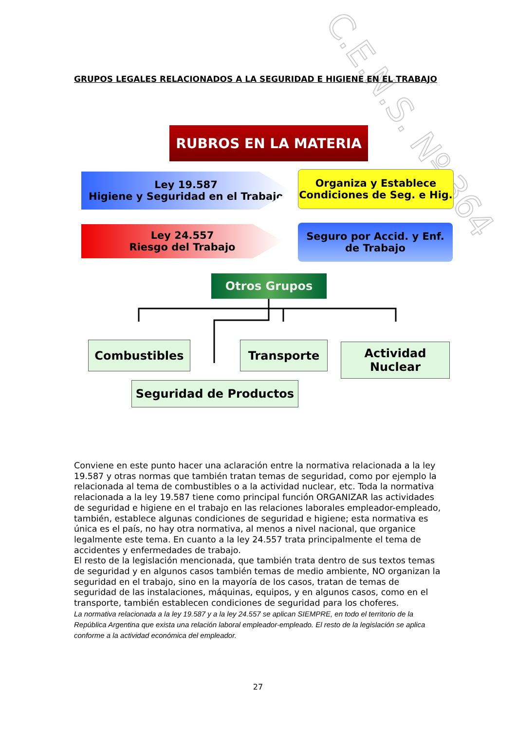C.E.N.S. Nº 364
GRUPOS LEGALES RELACIONADOS A LA SEGURIDAD E HIGIENE EN EL TRABAJO
RUBROS EN LA MATERIA
Ley 19.587
Higiene y Seguridad en el Trabajo
Organiza y Establece
Condiciones de Seg. e Hig.
Ley 24.557
Riesgo del Trabajo
Seguro por Accid. y Enf.
de Trabajo
Otros Grupos
Combustibles Transporte
Actividad
Nuclear
Seguridad de Productos
Conviene en este punto hacer una aclaración entre la normativa relacionada a la ley 19.587 y otras normas que también tratan temas de seguridad, como por ejemplo la relacionada al tema de combustibles o a la actividad nuclear, etc. Toda la normativa relacionada a la ley 19.587 tiene como principal función ORGANIZAR las actividades de seguridad e higiene en el trabajo en las relaciones laborales empleador-empleado, también, establece algunas condiciones de seguridad e higiene; esta normativa es única es el país, no hay otra normativa, al menos a nivel nacional, que organice legalmente este tema. En cuanto a la ley 24.557 trata principalmente el tema de accidentes y enfermedades de trabajo.
El resto de la legislación mencionada, que también trata dentro de sus textos temas de seguridad y en algunos casos también temas de medio ambiente, NO organizan la seguridad en el trabajo, sino en la mayoría de los casos, tratan de temas de seguridad de las instalaciones, máquinas, equipos, y en algunos casos, como en el transporte, también establecen condiciones de seguridad para los choferes.
La normativa relacionada a la ley 19.587 y a la ley 24.557 se aplican SIEMPRE, en todo el territorio de la República Argentina que exista una relación laboral empleador-empleado. El resto de la legislación se aplica conforme a la actividad económica del empleador.
27